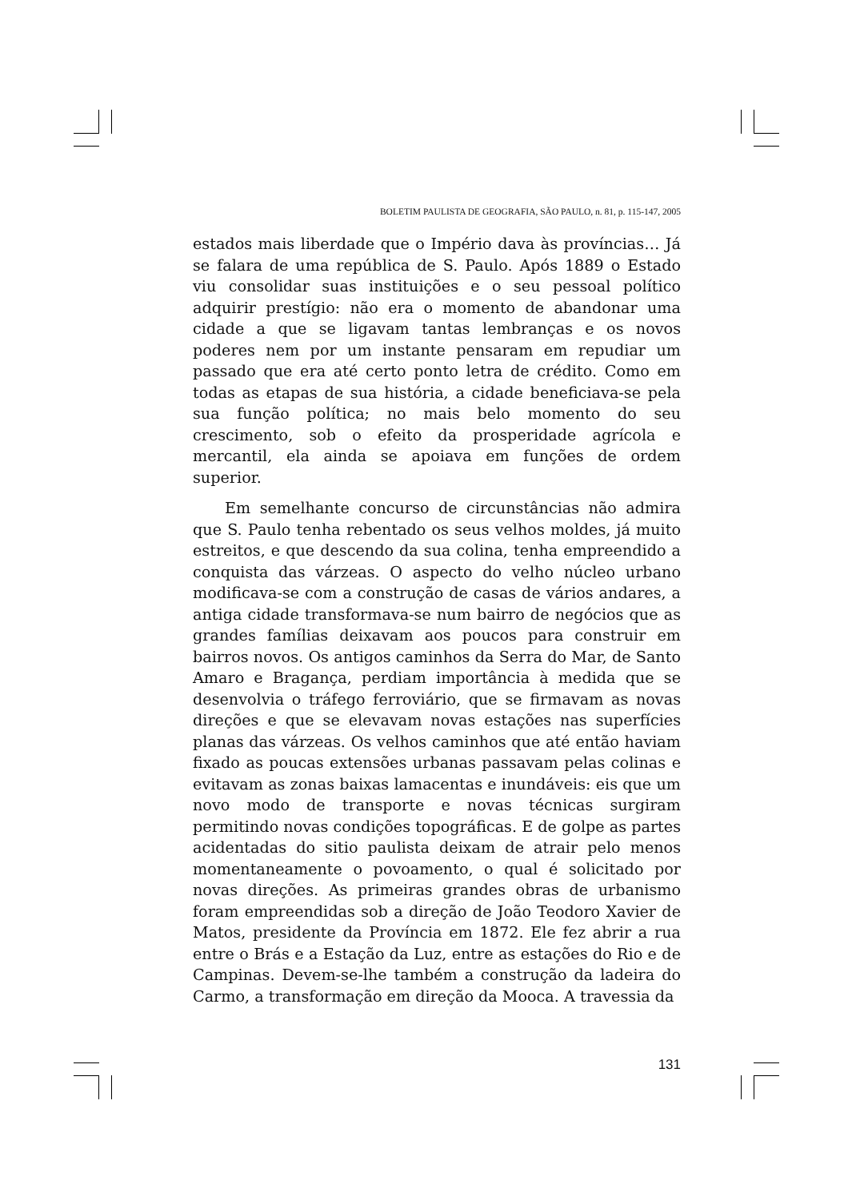BOLETIM PAULISTA DE GEOGRAFIA, SÃO PAULO, n. 81, p. 115-147, 2005
estados mais liberdade que o Império dava às províncias… Já se falara de uma república de S. Paulo. Após 1889 o Estado viu consolidar suas instituições e o seu pessoal político adquirir prestígio: não era o momento de abandonar uma cidade a que se ligavam tantas lembranças e os novos poderes nem por um instante pensaram em repudiar um passado que era até certo ponto letra de crédito. Como em todas as etapas de sua história, a cidade beneficiava-se pela sua função política; no mais belo momento do seu crescimento, sob o efeito da prosperidade agrícola e mercantil, ela ainda se apoiava em funções de ordem superior.
Em semelhante concurso de circunstâncias não admira que S. Paulo tenha rebentado os seus velhos moldes, já muito estreitos, e que descendo da sua colina, tenha empreendido a conquista das várzeas. O aspecto do velho núcleo urbano modificava-se com a construção de casas de vários andares, a antiga cidade transformava-se num bairro de negócios que as grandes famílias deixavam aos poucos para construir em bairros novos. Os antigos caminhos da Serra do Mar, de Santo Amaro e Bragança, perdiam importância à medida que se desenvolvia o tráfego ferroviário, que se firmavam as novas direções e que se elevavam novas estações nas superfícies planas das várzeas. Os velhos caminhos que até então haviam fixado as poucas extensões urbanas passavam pelas colinas e evitavam as zonas baixas lamacentas e inundáveis: eis que um novo modo de transporte e novas técnicas surgiram permitindo novas condições topográficas. E de golpe as partes acidentadas do sitio paulista deixam de atrair pelo menos momentaneamente o povoamento, o qual é solicitado por novas direções. As primeiras grandes obras de urbanismo foram empreendidas sob a direção de João Teodoro Xavier de Matos, presidente da Província em 1872. Ele fez abrir a rua entre o Brás e a Estação da Luz, entre as estações do Rio e de Campinas. Devem-se-lhe também a construção da ladeira do Carmo, a transformação em direção da Mooca. A travessia da
131